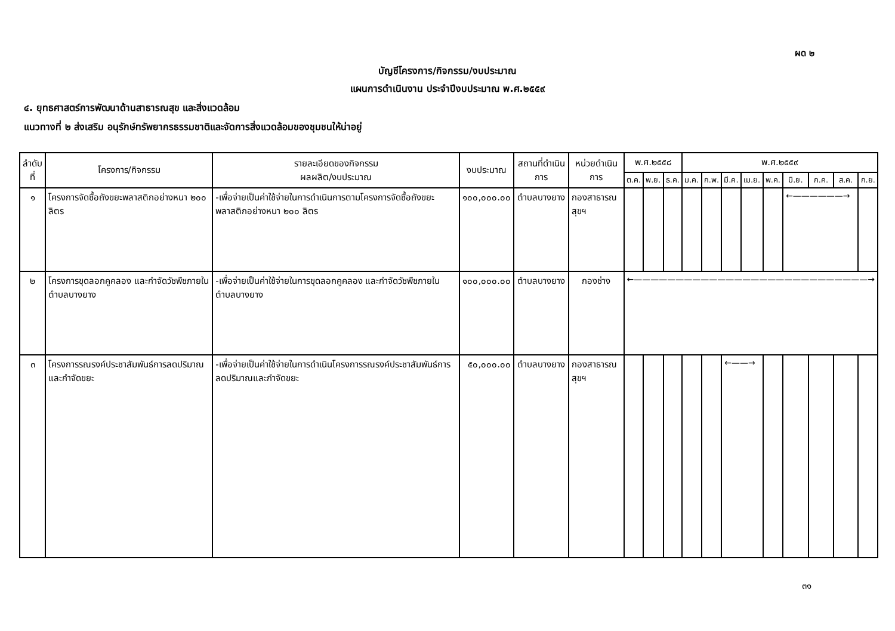ผด ๒
บัญชีโครงการ/กิจกรรม/งบประมาณ
แผนการดำเนินงาน ประจำปีงบประมาณ พ.ศ.๒๕๕๙
๔. ยุทธศาสตร์การพัฒนาด้านสาธารณสุข และสิ่งแวดล้อม
แนวทางที่ ๒ ส่งเสริม อนุรักษ์ทรัพยากรธรรมชาติและจัดการสิ่งแวดล้อมของชุมชนให้น่าอยู่
| ลำดับ ที่ | โครงการ/กิจกรรม | รายละเอียดของกิจกรรม ผลผลิต/งบประมาณ | งบประมาณ | สถานที่ดำเนินการ | หน่วยดำเนินการ | พ.ศ.๒๕๕๘ | | | พ.ศ.๒๕๕๙ | | | | | | | | |
| --- | --- | --- | --- | --- | --- | --- | --- | --- | --- | --- | --- | --- | --- | --- | --- | --- | --- |
| | | | | | | ต.ค. | พ.ย. | ธ.ค. | ม.ค. | ก.พ. | มี.ค. | เม.ย. | พ.ค. | มิ.ย. | ก.ค. | ส.ค. | ก.ย. |
| ๑ | โครงการจัดซื้อถังขยะพลาสติกอย่างหนา ๒๐๐ ลิตร | -เพื่อจ่ายเป็นค่าใช้จ่ายในการดำเนินการตามโครงการจัดซื้อถังขยะพลาสติกอย่างหนา ๒๐๐ ลิตร | ๑๐๐,๐๐๐.๐๐ | ตำบลบางยาง | กองสาธารณสุขฯ | | | | | | | | | ←——————→ | | | |
| ๒ | โครงการขุดลอกคูคลอง และกำจัดวัชพืชภายในตำบลบางยาง | -เพื่อจ่ายเป็นค่าใช้จ่ายในการขุดลอกคูคลอง และกำจัดวัชพืชภายในตำบลบางยาง | ๑๐๐,๐๐๐.๐๐ | ตำบลบางยาง | กองช่าง | ←————————————————————————————→ | | | | | | | | | | | |
| ๓ | โครงการรณรงค์ประชาสัมพันธ์การลดปริมาณและกำจัดขยะ | -เพื่อจ่ายเป็นค่าใช้จ่ายในการดำเนินโครงการรณรงค์ประชาสัมพันธ์การลดปริมาณและกำจัดขยะ | ๕๐,๐๐๐.๐๐ | ตำบลบางยาง | กองสาธารณสุขฯ | | | | | | ←——→ | | | | | | |
๓๑